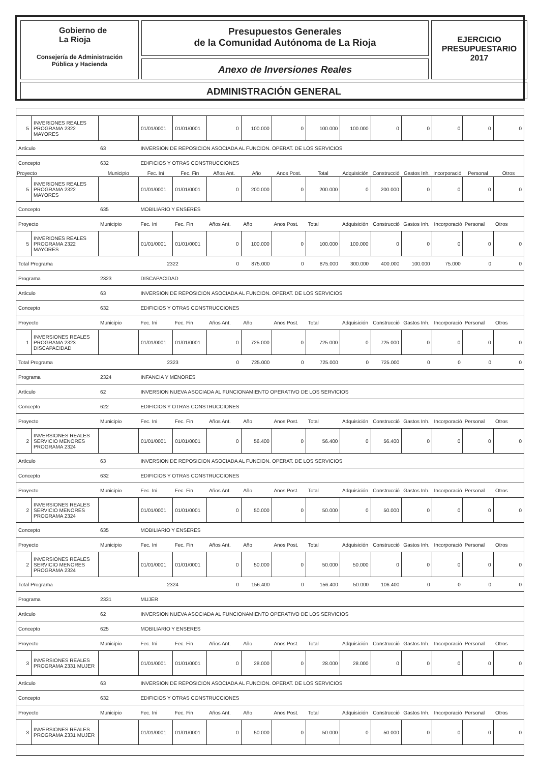Gobierno de
La Rioja
Consejería de Administración
Pública y Hacienda
Presupuestos Generales
de la Comunidad Autónoma de La Rioja
Anexo de Inversiones Reales
EJERCICIO
PRESUPUESTARIO
2017
ADMINISTRACIÓN GENERAL
| 5 | INVERIONES REALES PROGRAMA 2322 MAYORES | | 01/01/0001 | 01/01/0001 | 0 | 100.000 | 0 | 100.000 | 100.000 | 0 | 0 | 0 | 0 | 0 |
| Artículo | | 63 | INVERSION DE REPOSICION ASOCIADA AL FUNCION. OPERAT. DE LOS SERVICIOS | | | | | | | | | | | |
| Concepto | | 632 | EDIFICIOS Y OTRAS CONSTRUCCIONES | | | | | | | | | | | |
| Proyecto | | Municipio | Fec. Ini | Fec. Fin | Años Ant. | Año | Anos Post. | Total | Adquisición | Construcció | Gastos Inh. | Incorporació | Personal | Otros |
| 5 | INVERIONES REALES PROGRAMA 2322 MAYORES | | 01/01/0001 | 01/01/0001 | 0 | 200.000 | 0 | 200.000 | 0 | 200.000 | 0 | 0 | 0 | 0 |
| Concepto | | 635 | MOBILIARIO Y ENSERES | | | | | | | | | | | |
| Proyecto | | Municipio | Fec. Ini | Fec. Fin | Años Ant. | Año | Anos Post. | Total | Adquisición | Construcció | Gastos Inh. | Incorporació | Personal | Otros |
| 5 | INVERIONES REALES PROGRAMA 2322 MAYORES | | 01/01/0001 | 01/01/0001 | 0 | 100.000 | 0 | 100.000 | 100.000 | 0 | 0 | 0 | 0 | 0 |
| Total Programa | | | 2322 | | 0 | 875.000 | 0 | 875.000 | 300.000 | 400.000 | 100.000 | 75.000 | 0 | 0 |
| Programa | | 2323 | DISCAPACIDAD | | | | | | | | | | | |
| Artículo | | 63 | INVERSION DE REPOSICION ASOCIADA AL FUNCION. OPERAT. DE LOS SERVICIOS | | | | | | | | | | | |
| Concepto | | 632 | EDIFICIOS Y OTRAS CONSTRUCCIONES | | | | | | | | | | | |
| Proyecto | | Municipio | Fec. Ini | Fec. Fin | Años Ant. | Año | Anos Post. | Total | Adquisición | Construcció | Gastos Inh. | Incorporació | Personal | Otros |
| 1 | INVERSIONES REALES PROGRAMA 2323 DISCAPACIDAD | | 01/01/0001 | 01/01/0001 | 0 | 725.000 | 0 | 725.000 | 0 | 725.000 | 0 | 0 | 0 | 0 |
| Total Programa | | | 2323 | | 0 | 725.000 | 0 | 725.000 | 0 | 725.000 | 0 | 0 | 0 | 0 |
| Programa | | 2324 | INFANCIA Y MENORES | | | | | | | | | | | |
| Artículo | | 62 | INVERSION NUEVA ASOCIADA AL FUNCIONAMIENTO OPERATIVO DE LOS SERVICIOS | | | | | | | | | | | |
| Concepto | | 622 | EDIFICIOS Y OTRAS CONSTRUCCIONES | | | | | | | | | | | |
| Proyecto | | Municipio | Fec. Ini | Fec. Fin | Años Ant. | Año | Anos Post. | Total | Adquisición | Construcció | Gastos Inh. | Incorporació | Personal | Otros |
| 2 | INVERSIONES REALES SERVICIO MENORES PROGRAMA 2324 | | 01/01/0001 | 01/01/0001 | 0 | 56.400 | 0 | 56.400 | 0 | 56.400 | 0 | 0 | 0 | 0 |
| Artículo | | 63 | INVERSION DE REPOSICION ASOCIADA AL FUNCION. OPERAT. DE LOS SERVICIOS | | | | | | | | | | | |
| Concepto | | 632 | EDIFICIOS Y OTRAS CONSTRUCCIONES | | | | | | | | | | | |
| Proyecto | | Municipio | Fec. Ini | Fec. Fin | Años Ant. | Año | Anos Post. | Total | Adquisición | Construcció | Gastos Inh. | Incorporació | Personal | Otros |
| 2 | INVERSIONES REALES SERVICIO MENORES PROGRAMA 2324 | | 01/01/0001 | 01/01/0001 | 0 | 50.000 | 0 | 50.000 | 0 | 50.000 | 0 | 0 | 0 | 0 |
| Concepto | | 635 | MOBILIARIO Y ENSERES | | | | | | | | | | | |
| Proyecto | | Municipio | Fec. Ini | Fec. Fin | Años Ant. | Año | Anos Post. | Total | Adquisición | Construcció | Gastos Inh. | Incorporació | Personal | Otros |
| 2 | INVERSIONES REALES SERVICIO MENORES PROGRAMA 2324 | | 01/01/0001 | 01/01/0001 | 0 | 50.000 | 0 | 50.000 | 50.000 | 0 | 0 | 0 | 0 | 0 |
| Total Programa | | | 2324 | | 0 | 156.400 | 0 | 156.400 | 50.000 | 106.400 | 0 | 0 | 0 | 0 |
| Programa | | 2331 | MUJER | | | | | | | | | | | |
| Artículo | | 62 | INVERSION NUEVA ASOCIADA AL FUNCIONAMIENTO OPERATIVO DE LOS SERVICIOS | | | | | | | | | | | |
| Concepto | | 625 | MOBILIARIO Y ENSERES | | | | | | | | | | | |
| Proyecto | | Municipio | Fec. Ini | Fec. Fin | Años Ant. | Año | Anos Post. | Total | Adquisición | Construcció | Gastos Inh. | Incorporació | Personal | Otros |
| 3 | INVERSIONES REALES PROGRAMA 2331 MUJER | | 01/01/0001 | 01/01/0001 | 0 | 28.000 | 0 | 28.000 | 28.000 | 0 | 0 | 0 | 0 | 0 |
| Artículo | | 63 | INVERSION DE REPOSICION ASOCIADA AL FUNCION. OPERAT. DE LOS SERVICIOS | | | | | | | | | | | |
| Concepto | | 632 | EDIFICIOS Y OTRAS CONSTRUCCIONES | | | | | | | | | | | |
| Proyecto | | Municipio | Fec. Ini | Fec. Fin | Años Ant. | Año | Anos Post. | Total | Adquisición | Construcció | Gastos Inh. | Incorporació | Personal | Otros |
| 3 | INVERSIONES REALES PROGRAMA 2331 MUJER | | 01/01/0001 | 01/01/0001 | 0 | 50.000 | 0 | 50.000 | 0 | 50.000 | 0 | 0 | 0 | 0 |